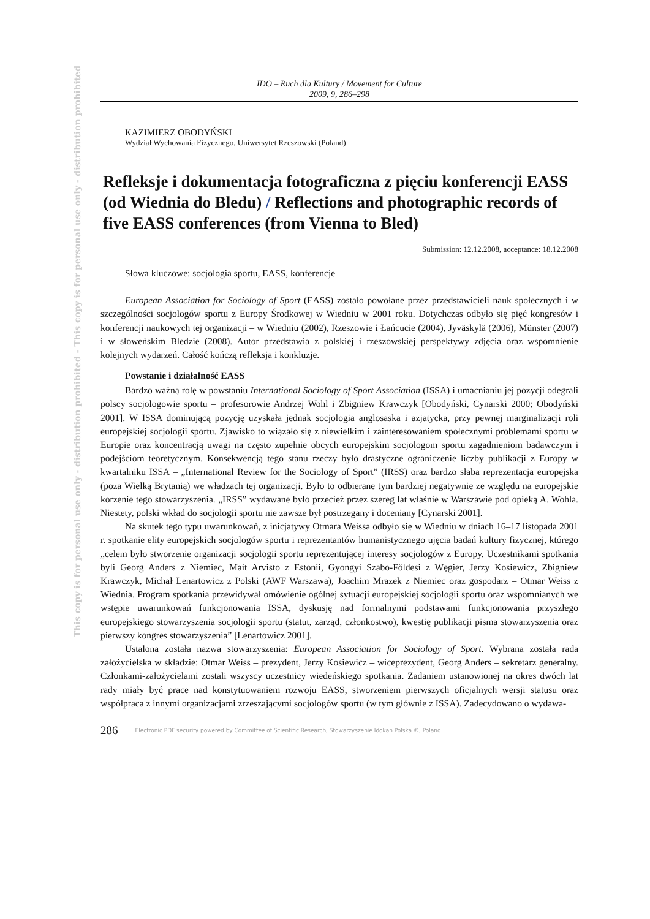This copy is for personal use only - distribution prohibited - This copy is for personal use only - distribution prohibited
IDO – Ruch dla Kultury / Movement for Culture
2009, 9, 286–298
KAZIMIERZ OBODYŃSKI
Wydział Wychowania Fizycznego, Uniwersytet Rzeszowski (Poland)
Refleksje i dokumentacja fotograficzna z pięciu konferencji EASS (od Wiednia do Bledu) / Reflections and photographic records of five EASS conferences (from Vienna to Bled)
Submission: 12.12.2008, acceptance: 18.12.2008
Słowa kluczowe: socjologia sportu, EASS, konferencje
European Association for Sociology of Sport (EASS) zostało powołane przez przedstawicieli nauk społecznych i w szczególności socjologów sportu z Europy Środkowej w Wiedniu w 2001 roku. Dotychczas odbyło się pięć kongresów i konferencji naukowych tej organizacji – w Wiedniu (2002), Rzeszowie i Łańcucie (2004), Jyväskylä (2006), Münster (2007) i w słoweńskim Bledzie (2008). Autor przedstawia z polskiej i rzeszowskiej perspektywy zdjęcia oraz wspomnienie kolejnych wydarzeń. Całość kończą refleksja i konkluzje.
Powstanie i działalność EASS
Bardzo ważną rolę w powstaniu International Sociology of Sport Association (ISSA) i umacnianiu jej pozycji odegrali polscy socjologowie sportu – profesorowie Andrzej Wohl i Zbigniew Krawczyk [Obodyński, Cynarski 2000; Obodyński 2001]. W ISSA dominującą pozycję uzyskała jednak socjologia anglosaska i azjatycka, przy pewnej marginalizacji roli europejskiej socjologii sportu. Zjawisko to wiązało się z niewielkim i zainteresowaniem społecznymi problemami sportu w Europie oraz koncentracją uwagi na często zupełnie obcych europejskim socjologom sportu zagadnieniom badawczym i podejściom teoretycznym. Konsekwencją tego stanu rzeczy było drastyczne ograniczenie liczby publikacji z Europy w kwartalniku ISSA – „International Review for the Sociology of Sport” (IRSS) oraz bardzo słaba reprezentacja europejska (poza Wielką Brytanią) we władzach tej organizacji. Było to odbierane tym bardziej negatywnie ze względu na europejskie korzenie tego stowarzyszenia. „IRSS” wydawane było przecież przez szereg lat właśnie w Warszawie pod opieką A. Wohla. Niestety, polski wkład do socjologii sportu nie zawsze był postrzegany i doceniany [Cynarski 2001].
Na skutek tego typu uwarunkowań, z inicjatywy Otmara Weissa odbyło się w Wiedniu w dniach 16–17 listopada 2001 r. spotkanie elity europejskich socjologów sportu i reprezentantów humanistycznego ujęcia badań kultury fizycznej, którego „celem było stworzenie organizacji socjologii sportu reprezentującej interesy socjologów z Europy. Uczestnikami spotkania byli Georg Anders z Niemiec, Mait Arvisto z Estonii, Gyongyi Szabo-Földesi z Węgier, Jerzy Kosiewicz, Zbigniew Krawczyk, Michał Lenartowicz z Polski (AWF Warszawa), Joachim Mrazek z Niemiec oraz gospodarz – Otmar Weiss z Wiednia. Program spotkania przewidywał omówienie ogólnej sytuacji europejskiej socjologii sportu oraz wspomnianych we wstępie uwarunkowań funkcjonowania ISSA, dyskusję nad formalnymi podstawami funkcjonowania przyszłego europejskiego stowarzyszenia socjologii sportu (statut, zarząd, członkostwo), kwestię publikacji pisma stowarzyszenia oraz pierwszy kongres stowarzyszenia” [Lenartowicz 2001].
Ustalona została nazwa stowarzyszenia: European Association for Sociology of Sport. Wybrana została rada założycielska w składzie: Otmar Weiss – prezydent, Jerzy Kosiewicz – wiceprezydent, Georg Anders – sekretarz generalny. Członkami-założycielami zostali wszyscy uczestnicy wiedeńskiego spotkania. Zadaniem ustanowionej na okres dwóch lat rady miały być prace nad konstytuowaniem rozwoju EASS, stworzeniem pierwszych oficjalnych wersji statusu oraz współpraca z innymi organizacjami zrzeszającymi socjologów sportu (w tym głównie z ISSA). Zadecydowano o wydawa-
286 Electronic PDF security powered by Committee of Scientific Research, Stowarzyszenie Idokan Polska ®, Poland